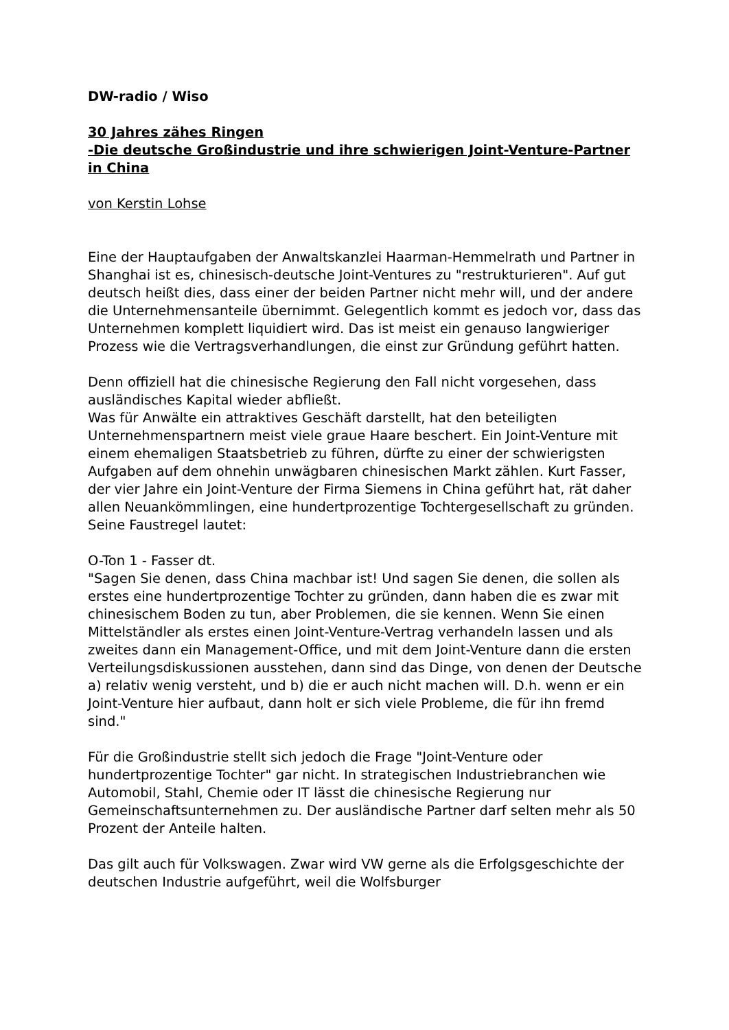DW-radio / Wiso
30 Jahres zähes Ringen
-Die deutsche Großindustrie und ihre schwierigen Joint-Venture-Partner in China
von Kerstin Lohse
Eine der Hauptaufgaben der Anwaltskanzlei Haarman-Hemmelrath und Partner in Shanghai ist es, chinesisch-deutsche Joint-Ventures zu "restrukturieren". Auf gut deutsch heißt dies, dass einer der beiden Partner nicht mehr will, und der andere die Unternehmensanteile übernimmt. Gelegentlich kommt es jedoch vor, dass das Unternehmen komplett liquidiert wird. Das ist meist ein genauso langwieriger Prozess wie die Vertragsverhandlungen, die einst zur Gründung geführt hatten.
Denn offiziell hat die chinesische Regierung den Fall nicht vorgesehen, dass ausländisches Kapital wieder abfließt.
Was für Anwälte ein attraktives Geschäft darstellt, hat den beteiligten Unternehmenspartnern meist viele graue Haare beschert. Ein Joint-Venture mit einem ehemaligen Staatsbetrieb zu führen, dürfte zu einer der schwierigsten Aufgaben auf dem ohnehin unwägbaren chinesischen Markt zählen. Kurt Fasser, der vier Jahre ein Joint-Venture der Firma Siemens in China geführt hat, rät daher allen Neuankömmlingen, eine hundertprozentige Tochtergesellschaft zu gründen. Seine Faustregel lautet:
O-Ton 1 - Fasser dt.
"Sagen Sie denen, dass China machbar ist! Und sagen Sie denen, die sollen als erstes eine hundertprozentige Tochter zu gründen, dann haben die es zwar mit chinesischem Boden zu tun, aber Problemen, die sie kennen. Wenn Sie einen Mittelständler als erstes einen Joint-Venture-Vertrag verhandeln lassen und als zweites dann ein Management-Office, und mit dem Joint-Venture dann die ersten Verteilungsdiskussionen ausstehen, dann sind das Dinge, von denen der Deutsche a) relativ wenig versteht, und b) die er auch nicht machen will. D.h. wenn er ein Joint-Venture hier aufbaut, dann holt er sich viele Probleme, die für ihn fremd sind."
Für die Großindustrie stellt sich jedoch die Frage "Joint-Venture oder hundertprozentige Tochter" gar nicht. In strategischen Industriebranchen wie Automobil, Stahl, Chemie oder IT lässt die chinesische Regierung nur Gemeinschaftsunternehmen zu. Der ausländische Partner darf selten mehr als 50 Prozent der Anteile halten.
Das gilt auch für Volkswagen. Zwar wird VW gerne als die Erfolgsgeschichte der deutschen Industrie aufgeführt, weil die Wolfsburger